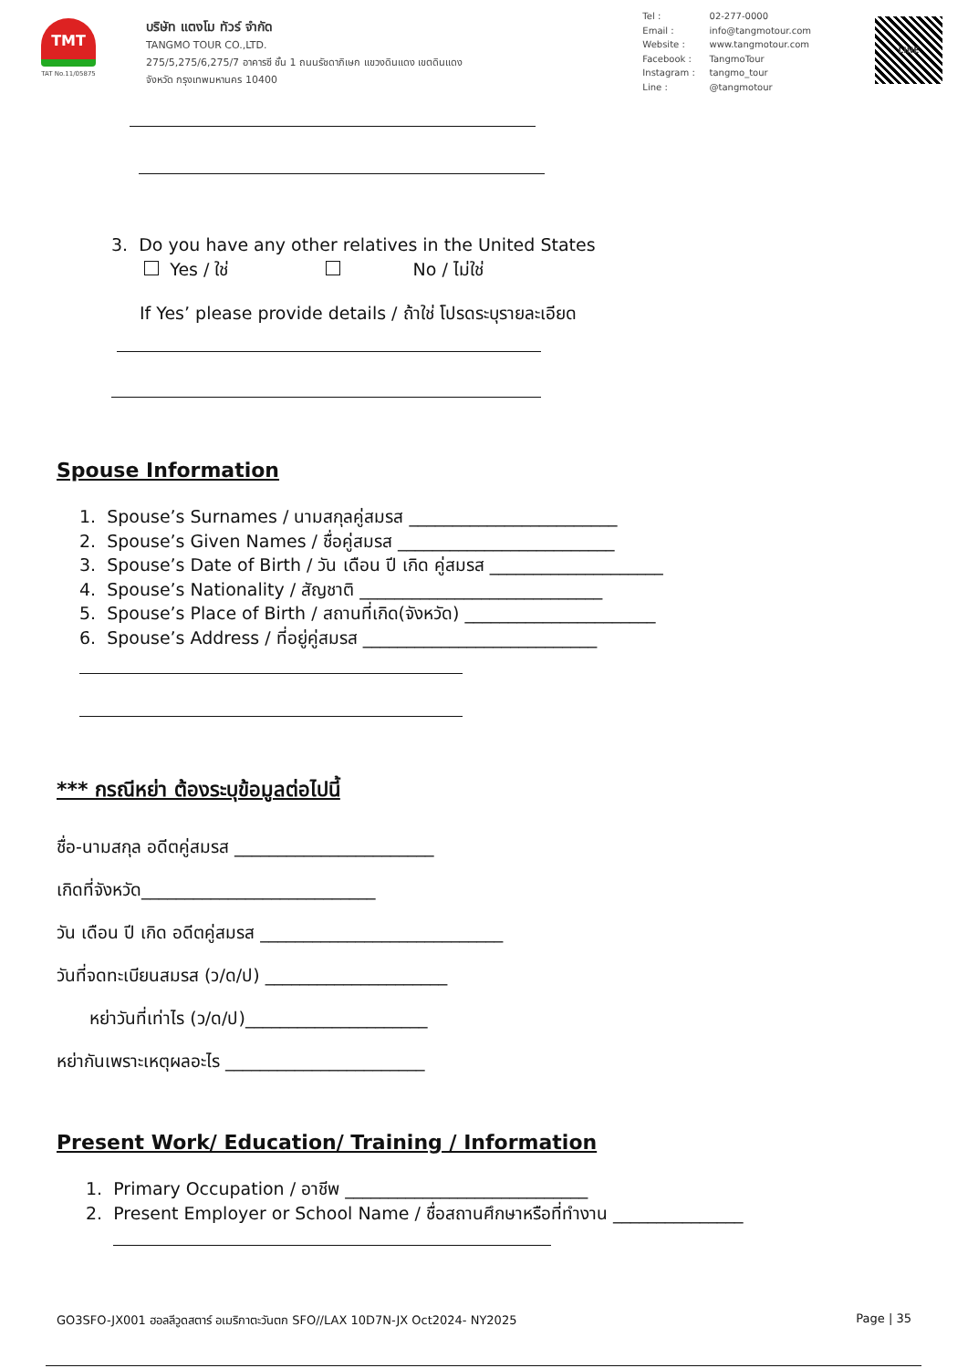TMT
TAT No.11/05875
บริษัท แตงโม ทัวร์ จำกัด
TANGMO TOUR CO.,LTD.
275/5,275/6,275/7 อาคารซี ชั้น 1 ถนนรัชดาภิเษก แขวงดินแดง เขตดินแดง
จังหวัด กรุงเทพมหานคร 10400
Tel : 02-277-0000
Email : info@tangmotour.com
Website : www.tangmotour.com
Facebook : TangmoTour
Instagram : tangmo_tour
Line : @tangmotour
LINE
3. Do you have any other relatives in the United States
Yes / ใช่ No / ไม่ใช่
If Yes’ please provide details / ถ้าใช่ โปรดระบุรายละเอียด
Spouse Information
1. Spouse’s Surnames / นามสกุลคู่สมรส ________________________
2. Spouse’s Given Names / ชื่อคู่สมรส _________________________
3. Spouse’s Date of Birth / วัน เดือน ปี เกิด คู่สมรส ____________________
4. Spouse’s Nationality / สัญชาติ ____________________________
5. Spouse’s Place of Birth / สถานที่เกิด(จังหวัด) ______________________
6. Spouse’s Address / ที่อยู่คู่สมรส ___________________________
*** กรณีหย่า ต้องระบุข้อมูลต่อไปนี้
ชื่อ-นามสกุล อดีตคู่สมรส _______________________
เกิดที่จังหวัด___________________________
วัน เดือน ปี เกิด อดีตคู่สมรส ____________________________
วันที่จดทะเบียนสมรส (ว/ด/ป) _____________________
หย่าวันที่เท่าไร (ว/ด/ป)_____________________
หย่ากันเพราะเหตุผลอะไร _______________________
Present Work/ Education/ Training / Information
1. Primary Occupation / อาชีพ ____________________________
2. Present Employer or School Name / ชื่อสถานศึกษาหรือที่ทำงาน _______________
GO3SFO-JX001 ฮอลลีวูดสตาร์ อเมริกาตะวันตก SFO//LAX 10D7N-JX Oct2024- NY2025 Page | 35